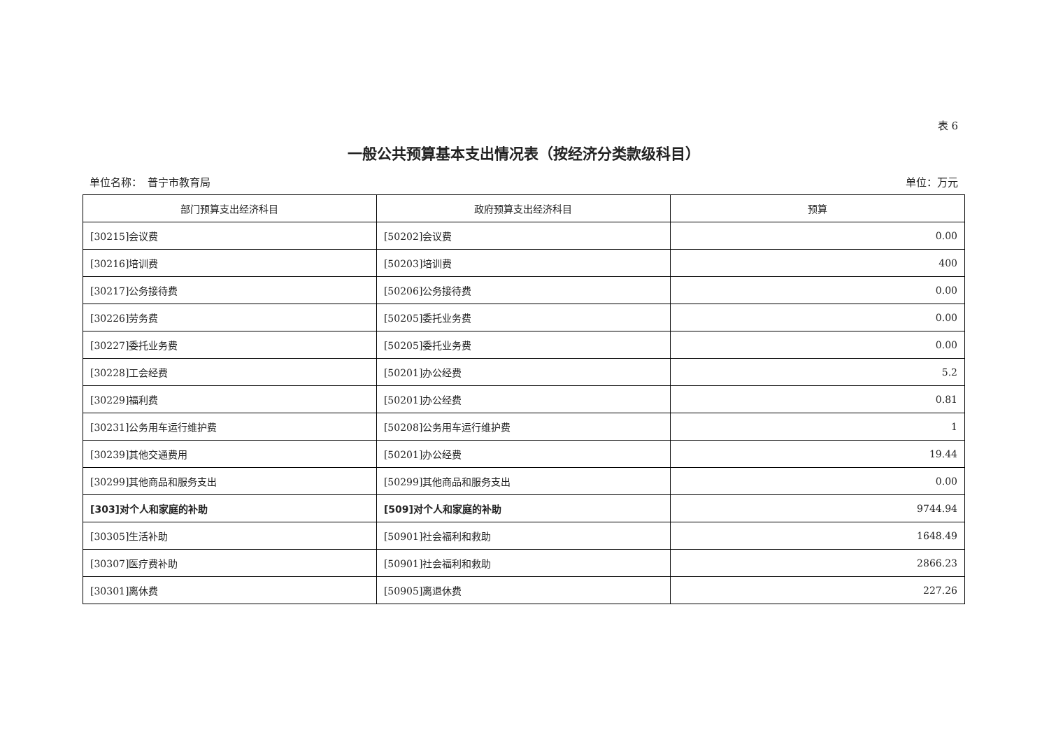表 6
一般公共预算基本支出情况表（按经济分类款级科目）
单位名称：　普宁市教育局 单位：万元
| 部门预算支出经济科目 | 政府预算支出经济科目 | 预算 |
| --- | --- | --- |
| [30215]会议费 | [50202]会议费 | 0.00 |
| [30216]培训费 | [50203]培训费 | 400 |
| [30217]公务接待费 | [50206]公务接待费 | 0.00 |
| [30226]劳务费 | [50205]委托业务费 | 0.00 |
| [30227]委托业务费 | [50205]委托业务费 | 0.00 |
| [30228]工会经费 | [50201]办公经费 | 5.2 |
| [30229]福利费 | [50201]办公经费 | 0.81 |
| [30231]公务用车运行维护费 | [50208]公务用车运行维护费 | 1 |
| [30239]其他交通费用 | [50201]办公经费 | 19.44 |
| [30299]其他商品和服务支出 | [50299]其他商品和服务支出 | 0.00 |
| [303]对个人和家庭的补助 | [509]对个人和家庭的补助 | 9744.94 |
| [30305]生活补助 | [50901]社会福利和救助 | 1648.49 |
| [30307]医疗费补助 | [50901]社会福利和救助 | 2866.23 |
| [30301]离休费 | [50905]离退休费 | 227.26 |